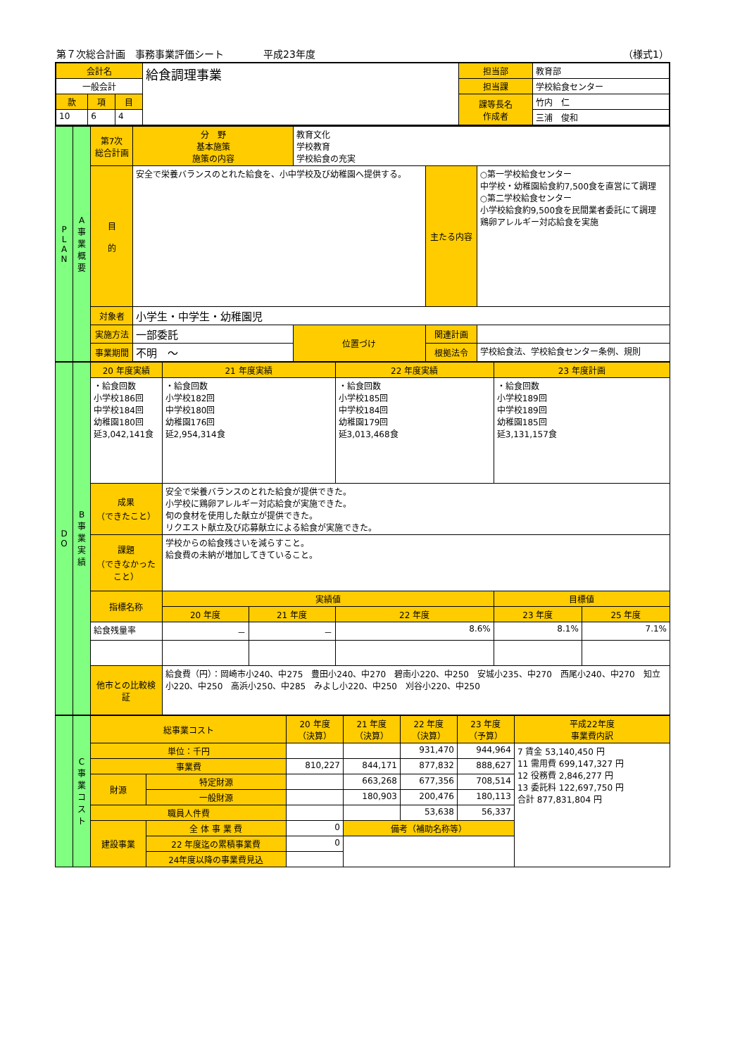第７次総合計画　事務事業評価シート　　　　平成23年度 （様式1）
| 会計名 | | | 給食調理事業 | 担当部 | 教育部 |
| 一般会計 | | | | 担当課 | 学校給食センター |
| 款 | 項 | 目 | | 課等長名 作成者 | 竹内 仁 |
| 10 | 6 | 4 | | | 三浦 俊和 |
| P L A N | A 事業概要 | 第7次 総合計画 | 分 野 基本施策 施策の内容 | 教育文化 学校教育 学校給食の充実 | | |
| | | 目 的 | 安全で栄養バランスのとれた給食を、小中学校及び幼稚園へ提供する。 | | 主たる内容 | ○第一学校給食センター 中学校・幼稚園給食約7,500食を直営にて調理 ○第二学校給食センター 小学校給食約9,500食を民間業者委託にて調理 鶏卵アレルギー対応給食を実施 |
| | | 対象者 | 小学生・中学生・幼稚園児 | | | |
| | | 実施方法 | 一部委託 | 位置づけ | 関連計画 | |
| | | 事業期間 | 不明 ～ | | 根拠法令 | 学校給食法、学校給食センター条例、規則 |
| D O | B 事業実績 | 20 年度実績 | | 21 年度実績 | | 22 年度実績 | 23 年度計画 | |
| | | ・給食回数 小学校186回 中学校184回 幼稚園180回 延3,042,141食 | | ・給食回数 小学校182回 中学校180回 幼稚園176回 延2,954,314食 | | ・給食回数 小学校185回 中学校184回 幼稚園179回 延3,013,468食 | ・給食回数 小学校189回 中学校189回 幼稚園185回 延3,131,157食 | |
| | | 成果 （できたこと） | 安全で栄養バランスのとれた給食が提供できた。 小学校に鶏卵アレルギー対応給食が実施できた。 旬の食材を使用した献立が提供できた。 リクエスト献立及び応募献立による給食が実施できた。 | | | | | |
| | | 課題 （できなかったこと） | 学校からの給食残さいを減らすこと。 給食費の未納が増加してきていること。 | | | | | |
| | | 指標名称 | | 実績値 | | | 目標値 | |
| | | | | 20 年度 | 21 年度 | 22 年度 | 23 年度 | 25 年度 |
| | | 給食残量率 | | － | － | 8.6% | 8.1% | 7.1% |
| | | 他市との比較検証 | 給食費（円）：岡崎市小240、中275 豊田小240、中270 碧南小220、中250 安城小235、中270 西尾小240、中270 知立小220、中250 高浜小250、中285 みよし小220、中250 刈谷小220、中250 | | | | | |
| | C 事業コスト | 総事業コスト | | 20 年度 （決算） | 21 年度 （決算） | 22 年度 （決算） | 23 年度 （予算） | 平成22年度 事業費内訳 |
| | | 単位：千円 | | | | 931,470 | 944,964 | 7 賃金 53,140,450 円 11 需用費 699,147,327 円 12 役務費 2,846,277 円 13 委託料 122,697,750 円 合計 877,831,804 円 |
| | | 事業費 | | 810,227 | 844,171 | 877,832 | 888,627 | |
| | | 財源 | 特定財源 | | 663,268 | 677,356 | 708,514 | |
| | | | 一般財源 | | 180,903 | 200,476 | 180,113 | |
| | | 職員人件費 | | | | 53,638 | 56,337 | |
| | | 建設事業 | 全 体 事 業 費 | 0 | 備考（補助名称等） | | | |
| | | | 22 年度迄の累積事業費 | 0 | | | | |
| | | | 24年度以降の事業費見込 | | | | | |